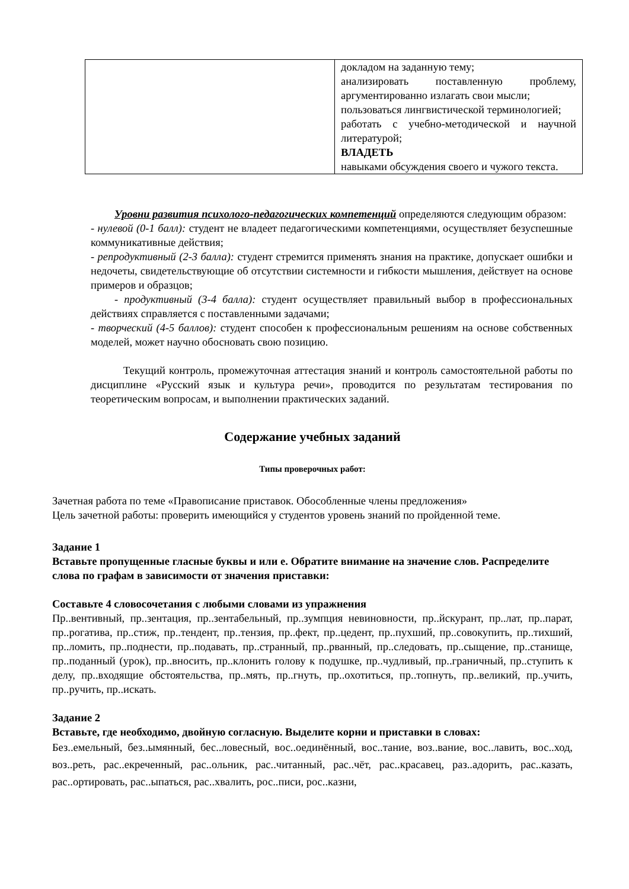| | докладом на заданную тему; анализировать поставленную проблему, аргументированно излагать свои мысли; пользоваться лингвистической терминологией; работать с учебно-методической и научной литературой; ВЛАДЕТЬ навыками обсуждения своего и чужого текста. |
Уровни развития психолого-педагогических компетенций определяются следующим образом:
- нулевой (0-1 балл): студент не владеет педагогическими компетенциями, осуществляет безуспешные коммуникативные действия;
- репродуктивный (2-3 балла): студент стремится применять знания на практике, допускает ошибки и недочеты, свидетельствующие об отсутствии системности и гибкости мышления, действует на основе примеров и образцов;
- продуктивный (3-4 балла): студент осуществляет правильный выбор в профессиональных действиях справляется с поставленными задачами;
- творческий (4-5 баллов): студент способен к профессиональным решениям на основе собственных моделей, может научно обосновать свою позицию.
Текущий контроль, промежуточная аттестация знаний и контроль самостоятельной работы по дисциплине «Русский язык и культура речи», проводится по результатам тестирования по теоретическим вопросам, и выполнении практических заданий.
Содержание учебных заданий
Типы проверочных работ:
Зачетная работа по теме «Правописание приставок. Обособленные члены предложения»
Цель зачетной работы: проверить имеющийся у студентов уровень знаний по пройденной теме.
Задание 1
Вставьте пропущенные гласные буквы и или е. Обратите внимание на значение слов. Распределите слова по графам в зависимости от значения приставки:
Составьте 4 словосочетания с любыми словами из упражнения
Пр..вентивный, пр..зентация, пр..зентабельный, пр..зумпция невиновности, пр..йскурант, пр..лат, пр..парат, пр..рогатива, пр..стиж, пр..тендент, пр..тензия, пр..фект, пр..цедент, пр..пухший, пр..совокупить, пр..тихший, пр..ломить, пр..поднести, пр..подавать, пр..странный, пр..рванный, пр..следовать, пр..сыщение, пр..станище, пр..поданный (урок), пр..вносить, пр..клонить голову к подушке, пр..чудливый, пр..граничный, пр..ступить к делу, пр..входящие обстоятельства, пр..мять, пр..гнуть, пр..охотиться, пр..топнуть, пр..великий, пр..учить, пр..ручить, пр..искать.
Задание 2
Вставьте, где необходимо, двойную согласную. Выделите корни и приставки в словах:
Без..емельный, без..ымянный, бес..ловесный, вос..оединённый, вос..тание, воз..вание, вос..лавить, вос..ход, воз..реть, рас..екреченный, рас..ольник, рас..читанный, рас..чёт, рас..красавец, раз..адорить, рас..казать, рас..ортировать, рас..ыпаться, рас..хвалить, рос..писи, рос..казни,